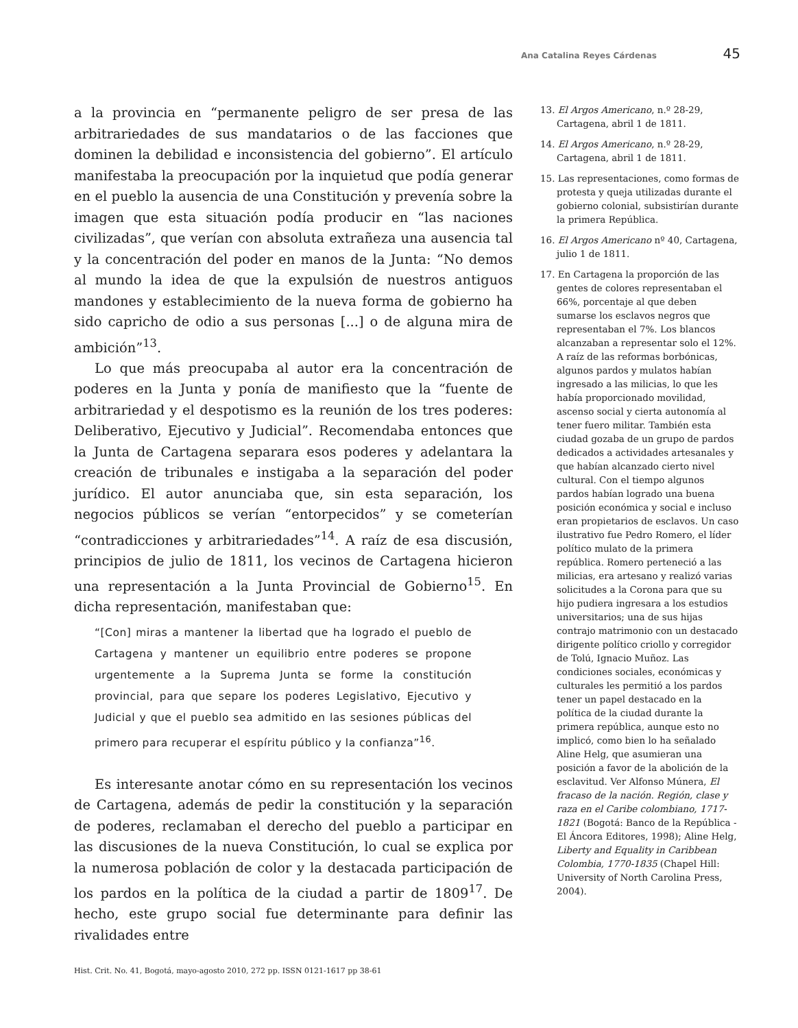Ana Catalina Reyes Cárdenas 45
a la provincia en “permanente peligro de ser presa de las arbitrariedades de sus mandatarios o de las facciones que dominen la debilidad e inconsistencia del gobierno”. El artículo manifestaba la preocupación por la inquietud que podía generar en el pueblo la ausencia de una Constitución y prevenía sobre la imagen que esta situación podía producir en “las naciones civilizadas”, que verían con absoluta extrañeza una ausencia tal y la concentración del poder en manos de la Junta: “No demos al mundo la idea de que la expulsión de nuestros antiguos mandones y establecimiento de la nueva forma de gobierno ha sido capricho de odio a sus personas [...] o de alguna mira de ambición”<sup>13</sup>.
Lo que más preocupaba al autor era la concentración de poderes en la Junta y ponía de manifiesto que la “fuente de arbitrariedad y el despotismo es la reunión de los tres poderes: Deliberativo, Ejecutivo y Judicial”. Recomendaba entonces que la Junta de Cartagena separara esos poderes y adelantara la creación de tribunales e instigaba a la separación del poder jurídico. El autor anunciaba que, sin esta separación, los negocios públicos se verían “entorpecidos” y se cometerían “contradicciones y arbitrariedades”<sup>14</sup>. A raíz de esa discusión, principios de julio de 1811, los vecinos de Cartagena hicieron una representación a la Junta Provincial de Gobierno<sup>15</sup>. En dicha representación, manifestaban que:
“[Con] miras a mantener la libertad que ha logrado el pueblo de Cartagena y mantener un equilibrio entre poderes se propone urgentemente a la Suprema Junta se forme la constitución provincial, para que separe los poderes Legislativo, Ejecutivo y Judicial y que el pueblo sea admitido en las sesiones públicas del primero para recuperar el espíritu público y la confianza”<sup>16</sup>.
Es interesante anotar cómo en su representación los vecinos de Cartagena, además de pedir la constitución y la separación de poderes, reclamaban el derecho del pueblo a participar en las discusiones de la nueva Constitución, lo cual se explica por la numerosa población de color y la destacada participación de los pardos en la política de la ciudad a partir de 1809<sup>17</sup>. De hecho, este grupo social fue determinante para definir las rivalidades entre
13. El Argos Americano, n.º 28-29, Cartagena, abril 1 de 1811.
14. El Argos Americano, n.º 28-29, Cartagena, abril 1 de 1811.
15. Las representaciones, como formas de protesta y queja utilizadas durante el gobierno colonial, subsistirían durante la primera República.
16. El Argos Americano nº 40, Cartagena, julio 1 de 1811.
17. En Cartagena la proporción de las gentes de colores representaban el 66%, porcentaje al que deben sumarse los esclavos negros que representaban el 7%. Los blancos alcanzaban a representar solo el 12%. A raíz de las reformas borbónicas, algunos pardos y mulatos habían ingresado a las milicias, lo que les había proporcionado movilidad, ascenso social y cierta autonomía al tener fuero militar. También esta ciudad gozaba de un grupo de pardos dedicados a actividades artesanales y que habían alcanzado cierto nivel cultural. Con el tiempo algunos pardos habían logrado una buena posición económica y social e incluso eran propietarios de esclavos. Un caso ilustrativo fue Pedro Romero, el líder político mulato de la primera república. Romero perteneció a las milicias, era artesano y realizó varias solicitudes a la Corona para que su hijo pudiera ingresara a los estudios universitarios; una de sus hijas contrajo matrimonio con un destacado dirigente político criollo y corregidor de Tolú, Ignacio Muñoz. Las condiciones sociales, económicas y culturales les permitió a los pardos tener un papel destacado en la política de la ciudad durante la primera república, aunque esto no implicó, como bien lo ha señalado Aline Helg, que asumieran una posición a favor de la abolición de la esclavitud. Ver Alfonso Múnera, El fracaso de la nación. Región, clase y raza en el Caribe colombiano, 1717-1821 (Bogotá: Banco de la República - El Áncora Editores, 1998); Aline Helg, Liberty and Equality in Caribbean Colombia, 1770-1835 (Chapel Hill: University of North Carolina Press, 2004).
Hist. Crit. No. 41, Bogotá, mayo-agosto 2010, 272 pp. ISSN 0121-1617 pp 38-61